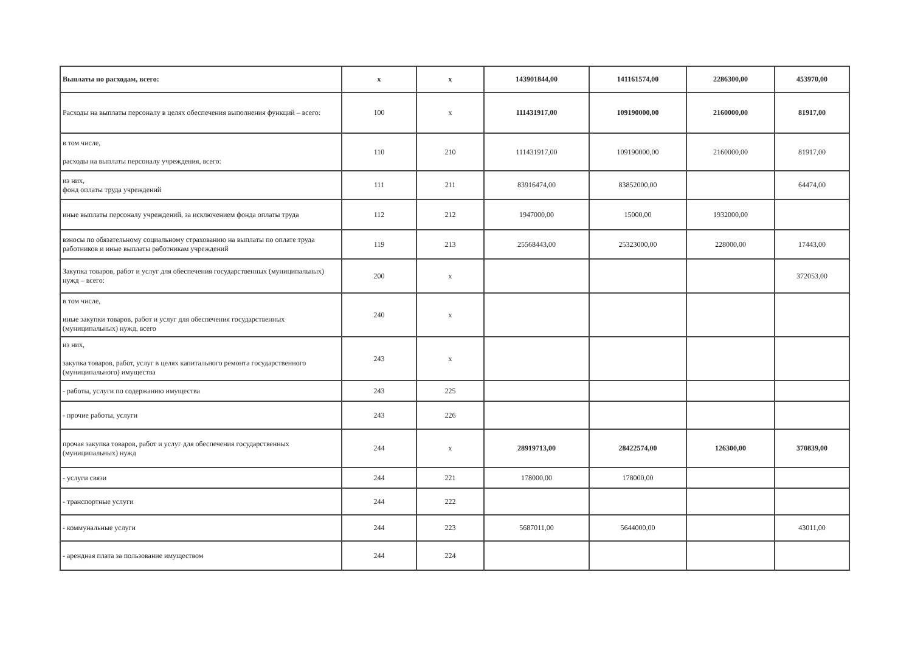| Выплаты по расходам, всего: | x | x | 143901844,00 | 141161574,00 | 2286300,00 | 453970,00 |
| Расходы на выплаты персоналу в целях обеспечения выполнения функций – всего: | 100 | x | 111431917,00 | 109190000,00 | 2160000,00 | 81917,00 |
| в том числе, расходы на выплаты персоналу учреждения, всего: | 110 | 210 | 111431917,00 | 109190000,00 | 2160000,00 | 81917,00 |
| из них, фонд оплаты труда учреждений | 111 | 211 | 83916474,00 | 83852000,00 | | 64474,00 |
| иные выплаты персоналу учреждений, за исключением фонда оплаты труда | 112 | 212 | 1947000,00 | 15000,00 | 1932000,00 | |
| взносы по обязательному социальному страхованию на выплаты по оплате труда работников и иные выплаты работникам учреждений | 119 | 213 | 25568443,00 | 25323000,00 | 228000,00 | 17443,00 |
| Закупка товаров, работ и услуг для обеспечения государственных (муниципальных) нужд – всего: | 200 | x | | | | 372053,00 |
| в том числе, иные закупки товаров, работ и услуг для обеспечения государственных (муниципальных) нужд, всего | 240 | x | | | | |
| из них, закупка товаров, работ, услуг в целях капитального ремонта государственного (муниципального) имущества | 243 | x | | | | |
| - работы, услуги по содержанию имущества | 243 | 225 | | | | |
| - прочие работы, услуги | 243 | 226 | | | | |
| прочая закупка товаров, работ и услуг для обеспечения государственных (муниципальных) нужд | 244 | x | 28919713,00 | 28422574,00 | 126300,00 | 370839,00 |
| - услуги связи | 244 | 221 | 178000,00 | 178000,00 | | |
| - транспортные услуги | 244 | 222 | | | | |
| - коммунальные услуги | 244 | 223 | 5687011,00 | 5644000,00 | | 43011,00 |
| - арендная плата за пользование имуществом | 244 | 224 | | | | |